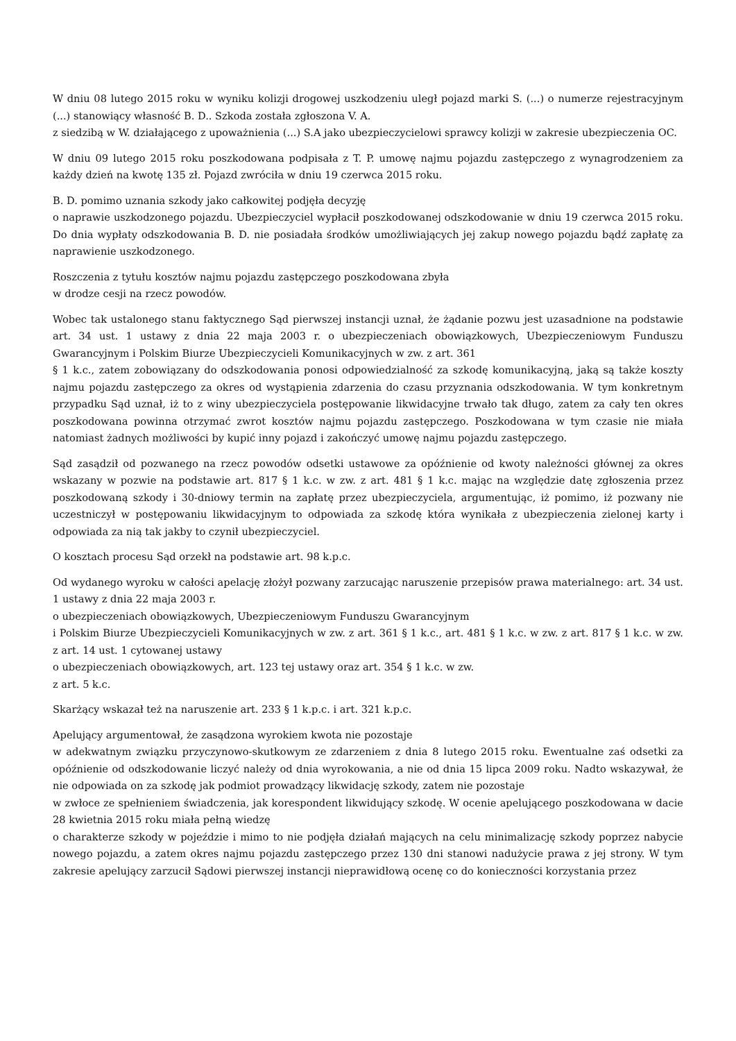W dniu 08 lutego 2015 roku w wyniku kolizji drogowej uszkodzeniu uległ pojazd marki S. (...) o numerze rejestracyjnym (...) stanowiący własność B. D.. Szkoda została zgłoszona V. A.
z siedzibą w W. działającego z upoważnienia (...) S.A jako ubezpieczycielowi sprawcy kolizji w zakresie ubezpieczenia OC.
W dniu 09 lutego 2015 roku poszkodowana podpisała z T. P. umowę najmu pojazdu zastępczego z wynagrodzeniem za każdy dzień na kwotę 135 zł. Pojazd zwróciła w dniu 19 czerwca 2015 roku.
B. D. pomimo uznania szkody jako całkowitej podjęła decyzję
o naprawie uszkodzonego pojazdu. Ubezpieczyciel wypłacił poszkodowanej odszkodowanie w dniu 19 czerwca 2015 roku. Do dnia wypłaty odszkodowania B. D. nie posiadała środków umożliwiających jej zakup nowego pojazdu bądź zapłatę za naprawienie uszkodzonego.
Roszczenia z tytułu kosztów najmu pojazdu zastępczego poszkodowana zbyła
w drodze cesji na rzecz powodów.
Wobec tak ustalonego stanu faktycznego Sąd pierwszej instancji uznał, że żądanie pozwu jest uzasadnione na podstawie art. 34 ust. 1 ustawy z dnia 22 maja 2003 r. o ubezpieczeniach obowiązkowych, Ubezpieczeniowym Funduszu Gwarancyjnym i Polskim Biurze Ubezpieczycieli Komunikacyjnych w zw. z art. 361
§ 1 k.c., zatem zobowiązany do odszkodowania ponosi odpowiedzialność za szkodę komunikacyjną, jaką są także koszty najmu pojazdu zastępczego za okres od wystąpienia zdarzenia do czasu przyznania odszkodowania. W tym konkretnym przypadku Sąd uznał, iż to z winy ubezpieczyciela postępowanie likwidacyjne trwało tak długo, zatem za cały ten okres poszkodowana powinna otrzymać zwrot kosztów najmu pojazdu zastępczego. Poszkodowana w tym czasie nie miała natomiast żadnych możliwości by kupić inny pojazd i zakończyć umowę najmu pojazdu zastępczego.
Sąd zasądził od pozwanego na rzecz powodów odsetki ustawowe za opóźnienie od kwoty należności głównej za okres wskazany w pozwie na podstawie art. 817 § 1 k.c. w zw. z art. 481 § 1 k.c. mając na względzie datę zgłoszenia przez poszkodowaną szkody i 30-dniowy termin na zapłatę przez ubezpieczyciela, argumentując, iż pomimo, iż pozwany nie uczestniczył w postępowaniu likwidacyjnym to odpowiada za szkodę która wynikała z ubezpieczenia zielonej karty i odpowiada za nią tak jakby to czynił ubezpieczyciel.
O kosztach procesu Sąd orzekł na podstawie art. 98 k.p.c.
Od wydanego wyroku w całości apelację złożył pozwany zarzucając naruszenie przepisów prawa materialnego: art. 34 ust. 1 ustawy z dnia 22 maja 2003 r.
o ubezpieczeniach obowiązkowych, Ubezpieczeniowym Funduszu Gwarancyjnym
i Polskim Biurze Ubezpieczycieli Komunikacyjnych w zw. z art. 361 § 1 k.c., art. 481 § 1 k.c. w zw. z art. 817 § 1 k.c. w zw. z art. 14 ust. 1 cytowanej ustawy
o ubezpieczeniach obowiązkowych, art. 123 tej ustawy oraz art. 354 § 1 k.c. w zw.
z art. 5 k.c.
Skarżący wskazał też na naruszenie art. 233 § 1 k.p.c. i art. 321 k.p.c.
Apelujący argumentował, że zasądzona wyrokiem kwota nie pozostaje
w adekwatnym związku przyczynowo-skutkowym ze zdarzeniem z dnia 8 lutego 2015 roku. Ewentualne zaś odsetki za opóźnienie od odszkodowanie liczyć należy od dnia wyrokowania, a nie od dnia 15 lipca 2009 roku. Nadto wskazywał, że nie odpowiada on za szkodę jak podmiot prowadzący likwidację szkody, zatem nie pozostaje
w zwłoce ze spełnieniem świadczenia, jak korespondent likwidujący szkodę. W ocenie apelującego poszkodowana w dacie 28 kwietnia 2015 roku miała pełną wiedzę
o charakterze szkody w pojeździe i mimo to nie podjęła działań mających na celu minimalizację szkody poprzez nabycie nowego pojazdu, a zatem okres najmu pojazdu zastępczego przez 130 dni stanowi nadużycie prawa z jej strony. W tym zakresie apelujący zarzucił Sądowi pierwszej instancji nieprawidłową ocenę co do konieczności korzystania przez